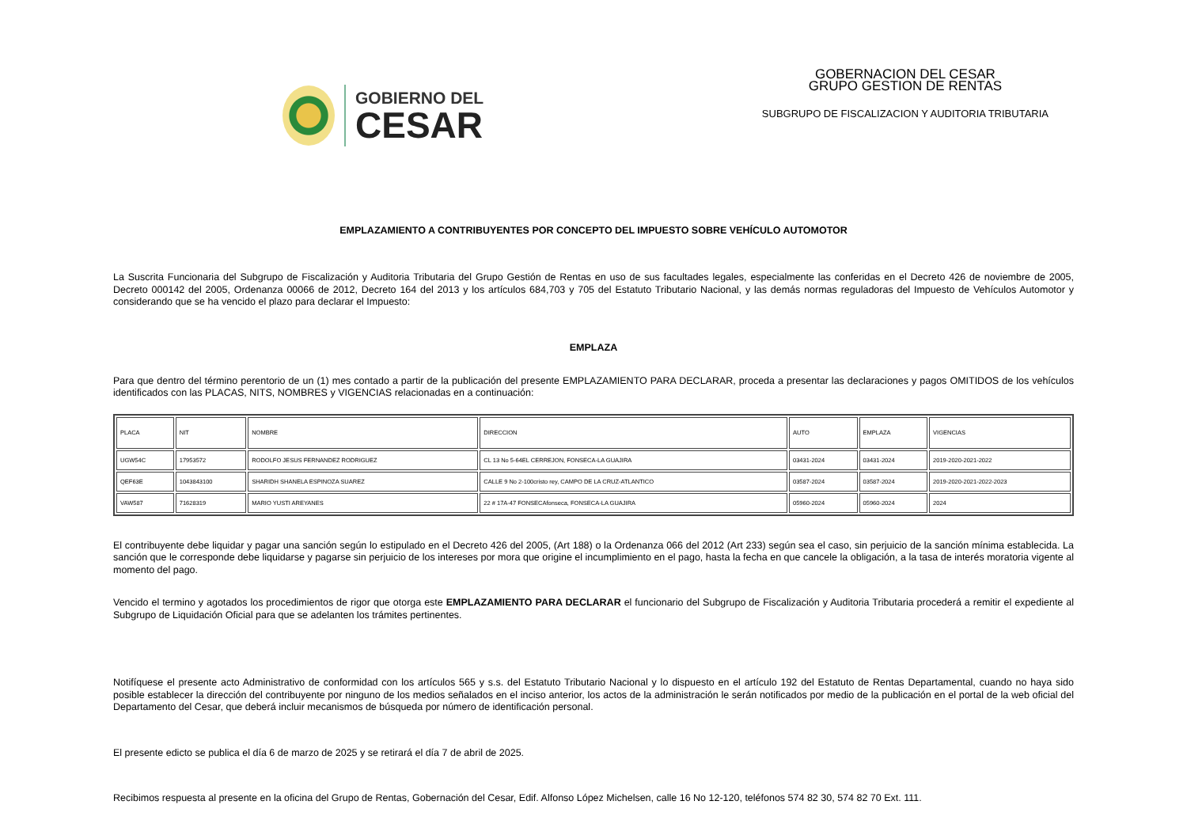GOBIERNO DEL
CESAR
GOBERNACION DEL CESAR
GRUPO GESTION DE RENTAS
SUBGRUPO DE FISCALIZACION Y AUDITORIA TRIBUTARIA
EMPLAZAMIENTO A CONTRIBUYENTES POR CONCEPTO DEL IMPUESTO SOBRE VEHÍCULO AUTOMOTOR
La Suscrita Funcionaria del Subgrupo de Fiscalización y Auditoria Tributaria del Grupo Gestión de Rentas en uso de sus facultades legales, especialmente las conferidas en el Decreto 426 de noviembre de 2005, Decreto 000142 del 2005, Ordenanza 00066 de 2012, Decreto 164 del 2013 y los artículos 684,703 y 705 del Estatuto Tributario Nacional, y las demás normas reguladoras del Impuesto de Vehículos Automotor y considerando que se ha vencido el plazo para declarar el Impuesto:
EMPLAZA
Para que dentro del término perentorio de un (1) mes contado a partir de la publicación del presente EMPLAZAMIENTO PARA DECLARAR, proceda a presentar las declaraciones y pagos OMITIDOS de los vehículos identificados con las PLACAS, NITS, NOMBRES y VIGENCIAS relacionadas en a continuación:
| PLACA | NIT | NOMBRE | DIRECCION | AUTO | EMPLAZA | VIGENCIAS |
| UGW54C | 17953572 | RODOLFO JESUS FERNANDEZ RODRIGUEZ | CL 13 No 5-64EL CERREJON, FONSECA-LA GUAJIRA | 03431-2024 | 03431-2024 | 2019-2020-2021-2022 |
| QEF63E | 1043843100 | SHARIDH SHANELA ESPINOZA SUAREZ | CALLE 9 No 2-100cristo rey, CAMPO DE LA CRUZ-ATLANTICO | 03587-2024 | 03587-2024 | 2019-2020-2021-2022-2023 |
| VAW587 | 71628319 | MARIO YUSTI AREYANES | 22 # 17A-47 FONSECAfonseca, FONSECA-LA GUAJIRA | 05960-2024 | 05960-2024 | 2024 |
El contribuyente debe liquidar y pagar una sanción según lo estipulado en el Decreto 426 del 2005, (Art 188) o la Ordenanza 066 del 2012 (Art 233) según sea el caso, sin perjuicio de la sanción mínima establecida. La sanción que le corresponde debe liquidarse y pagarse sin perjuicio de los intereses por mora que origine el incumplimiento en el pago, hasta la fecha en que cancele la obligación, a la tasa de interés moratoria vigente al momento del pago.
Vencido el termino y agotados los procedimientos de rigor que otorga este EMPLAZAMIENTO PARA DECLARAR el funcionario del Subgrupo de Fiscalización y Auditoria Tributaria procederá a remitir el expediente al Subgrupo de Liquidación Oficial para que se adelanten los trámites pertinentes.
Notifíquese el presente acto Administrativo de conformidad con los artículos 565 y s.s. del Estatuto Tributario Nacional y lo dispuesto en el artículo 192 del Estatuto de Rentas Departamental, cuando no haya sido posible establecer la dirección del contribuyente por ninguno de los medios señalados en el inciso anterior, los actos de la administración le serán notificados por medio de la publicación en el portal de la web oficial del Departamento del Cesar, que deberá incluir mecanismos de búsqueda por número de identificación personal.
El presente edicto se publica el día 6 de marzo de 2025 y se retirará el día 7 de abril de 2025.
Recibimos respuesta al presente en la oficina del Grupo de Rentas, Gobernación del Cesar, Edif. Alfonso López Michelsen, calle 16 No 12-120, teléfonos 574 82 30, 574 82 70 Ext. 111.